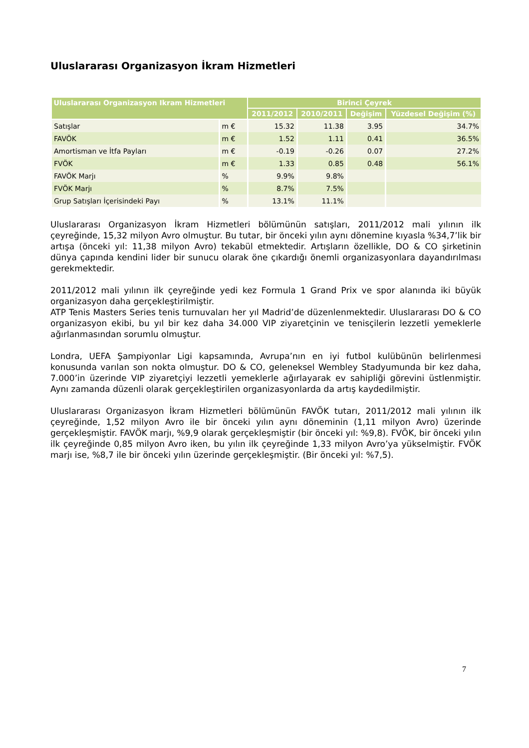Uluslararası Organizasyon İkram Hizmetleri
| Uluslararası Organizasyon Ikram Hizmetleri | | Birinci Çeyrek | | | |
| --- | --- | --- | --- | --- | --- |
| | | 2011/2012 | 2010/2011 | Değişim | Yüzdesel Değişim (%) |
| Satışlar | m € | 15.32 | 11.38 | 3.95 | 34.7% |
| FAVÖK | m € | 1.52 | 1.11 | 0.41 | 36.5% |
| Amortisman ve İtfa Payları | m € | -0.19 | -0.26 | 0.07 | 27.2% |
| FVÖK | m € | 1.33 | 0.85 | 0.48 | 56.1% |
| FAVÖK Marjı | % | 9.9% | 9.8% | | |
| FVÖK Marjı | % | 8.7% | 7.5% | | |
| Grup Satışları İçerisindeki Payı | % | 13.1% | 11.1% | | |
Uluslararası Organizasyon İkram Hizmetleri bölümünün satışları, 2011/2012 mali yılının ilk çeyreğinde, 15,32 milyon Avro olmuştur. Bu tutar, bir önceki yılın aynı dönemine kıyasla %34,7’lik bir artışa (önceki yıl: 11,38 milyon Avro) tekabül etmektedir. Artışların özellikle, DO & CO şirketinin dünya çapında kendini lider bir sunucu olarak öne çıkardığı önemli organizasyonlara dayandırılması gerekmektedir.
2011/2012 mali yılının ilk çeyreğinde yedi kez Formula 1 Grand Prix ve spor alanında iki büyük organizasyon daha gerçekleştirilmiştir.
ATP Tenis Masters Series tenis turnuvaları her yıl Madrid’de düzenlenmektedir. Uluslararası DO & CO organizasyon ekibi, bu yıl bir kez daha 34.000 VIP ziyaretçinin ve tenisçilerin lezzetli yemeklerle ağırlanmasından sorumlu olmuştur.
Londra, UEFA Şampiyonlar Ligi kapsamında, Avrupa’nın en iyi futbol kulübünün belirlenmesi konusunda varılan son nokta olmuştur. DO & CO, geleneksel Wembley Stadyumunda bir kez daha, 7.000’in üzerinde VIP ziyaretçiyi lezzetli yemeklerle ağırlayarak ev sahipliği görevini üstlenmiştir. Aynı zamanda düzenli olarak gerçekleştirilen organizasyonlarda da artış kaydedilmiştir.
Uluslararası Organizasyon İkram Hizmetleri bölümünün FAVÖK tutarı, 2011/2012 mali yılının ilk çeyreğinde, 1,52 milyon Avro ile bir önceki yılın aynı döneminin (1,11 milyon Avro) üzerinde gerçekleşmiştir. FAVÖK marjı, %9,9 olarak gerçekleşmiştir (bir önceki yıl: %9,8). FVÖK, bir önceki yılın ilk çeyreğinde 0,85 milyon Avro iken, bu yılın ilk çeyreğinde 1,33 milyon Avro’ya yükselmiştir. FVÖK marjı ise, %8,7 ile bir önceki yılın üzerinde gerçekleşmiştir. (Bir önceki yıl: %7,5).
7